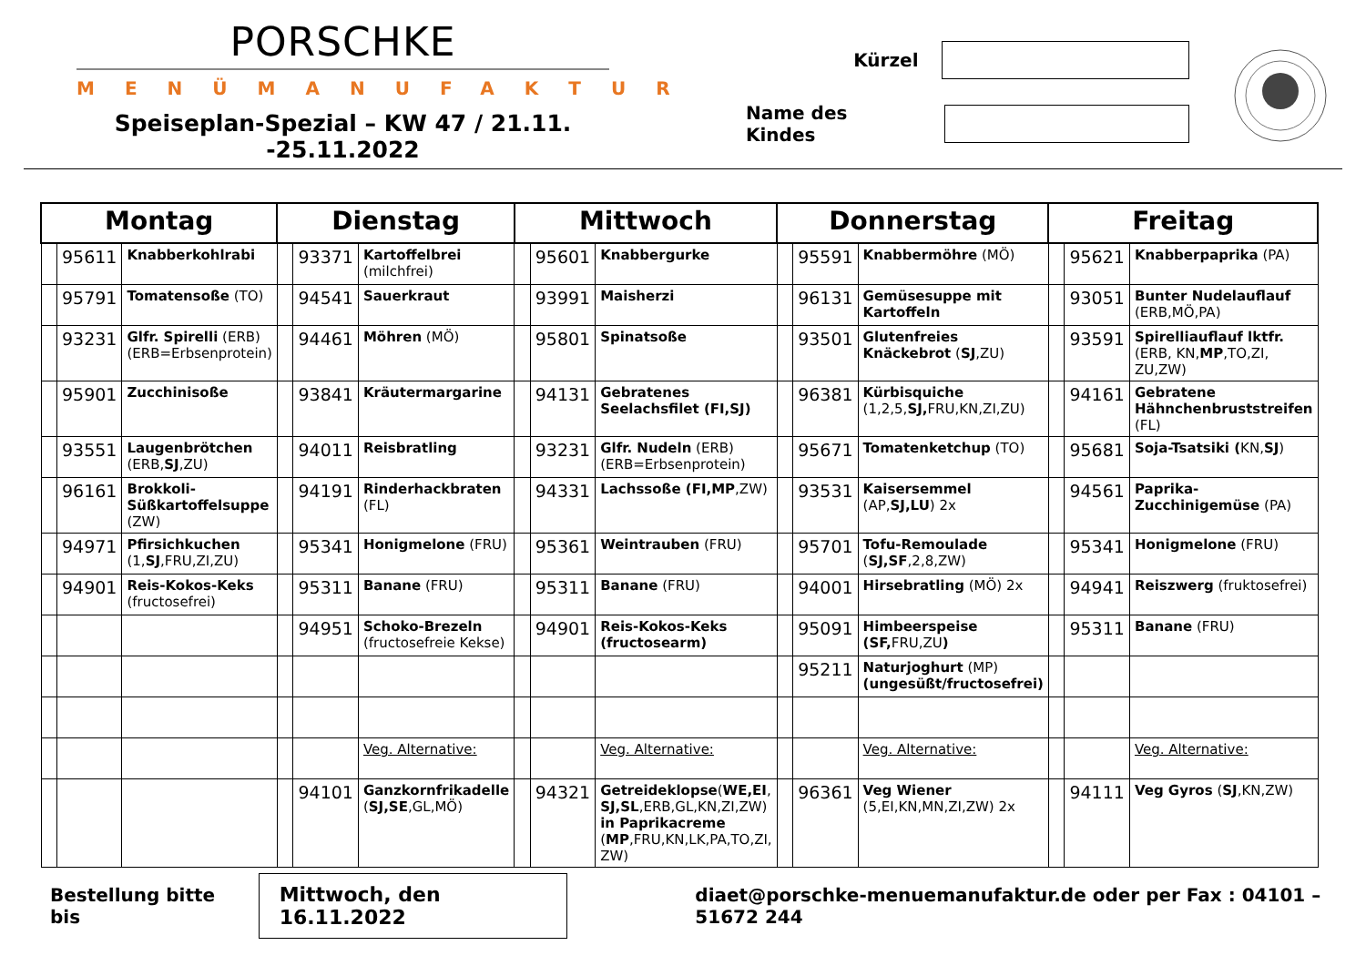PORSCHKE
MENÜMANUFAKTUR
Speiseplan-Spezial – KW 47 / 21.11. -25.11.2022
Kürzel
Name des Kindes
| Montag | | | Dienstag | | | Mittwoch | | | Donnerstag | | | Freitag | | |
| --- | --- | --- | --- | --- | --- | --- | --- | --- | --- | --- | --- | --- | --- | --- |
| | 95611 | Knabberkohlrabi | | 93371 | Kartoffelbrei (milchfrei) | | 95601 | Knabbergurke | | 95591 | Knabbermöhre (MÖ) | | 95621 | Knabberpaprika (PA) |
| | 95791 | Tomatensoße (TO) | | 94541 | Sauerkraut | | 93991 | Maisherzi | | 96131 | Gemüsesuppe mit Kartoffeln | | 93051 | Bunter Nudelauflauf (ERB,MÖ,PA) |
| | 93231 | Glfr. Spirelli (ERB) (ERB=Erbsenprotein) | | 94461 | Möhren (MÖ) | | 95801 | Spinatsoße | | 93501 | Glutenfreies Knäckebrot ( SJ ,ZU) | | 93591 | Spirelliauflauf lktfr. (ERB, KN, MP ,TO,ZI, ZU,ZW) |
| | 95901 | Zucchinisoße | | 93841 | Kräutermargarine | | 94131 | Gebratenes Seelachsfilet (FI,SJ) | | 96381 | Kürbisquiche (1,2,5, SJ, FRU,KN,ZI,ZU) | | 94161 | Gebratene Hähnchenbruststreifen (FL) |
| | 93551 | Laugenbrötchen (ERB, SJ ,ZU) | | 94011 | Reisbratling | | 93231 | Glfr. Nudeln (ERB) (ERB=Erbsenprotein) | | 95671 | Tomatenketchup (TO) | | 95681 | Soja-Tsatsiki ( KN, SJ ) |
| | 96161 | Brokkoli-Süßkartoffelsuppe (ZW) | | 94191 | Rinderhackbraten (FL) | | 94331 | Lachssoße (FI,MP ,ZW) | | 93531 | Kaisersemmel (AP, SJ,LU ) 2x | | 94561 | Paprika-Zucchinigemüse (PA) |
| | 94971 | Pfirsichkuchen (1, SJ ,FRU,ZI,ZU) | | 95341 | Honigmelone (FRU) | | 95361 | Weintrauben (FRU) | | 95701 | Tofu-Remoulade ( SJ,SF ,2,8,ZW) | | 95341 | Honigmelone (FRU) |
| | 94901 | Reis-Kokos-Keks (fructosefrei) | | 95311 | Banane (FRU) | | 95311 | Banane (FRU) | | 94001 | Hirsebratling (MÖ) 2x | | 94941 | Reiszwerg (fruktosefrei) |
| | | | | 94951 | Schoko-Brezeln (fructosefreie Kekse) | | 94901 | Reis-Kokos-Keks (fructosearm) | | 95091 | Himbeerspeise (SF, FRU,ZU ) | | 95311 | Banane (FRU) |
| | | | | | | | | | | 95211 | Naturjoghurt (MP) (ungesüßt/fructosefrei) | | | |
| | | | | | Veg. Alternative: | | | Veg. Alternative: | | | Veg. Alternative: | | | Veg. Alternative: |
| | | | | 94101 | Ganzkornfrikadelle ( SJ,SE ,GL,MÖ) | | 94321 | Getreideklopse ( WE,EI , SJ,SL ,ERB,GL,KN,ZI,ZW) in Paprikacreme ( MP ,FRU,KN,LK,PA,TO,ZI, ZW) | | 96361 | Veg Wiener (5,EI,KN,MN,ZI,ZW) 2x | | 94111 | Veg Gyros ( SJ ,KN,ZW) |
Bestellung bitte bis Mittwoch, den 16.11.2022 diaet@porschke-menuemanufaktur.de oder per Fax : 04101 – 51672 244